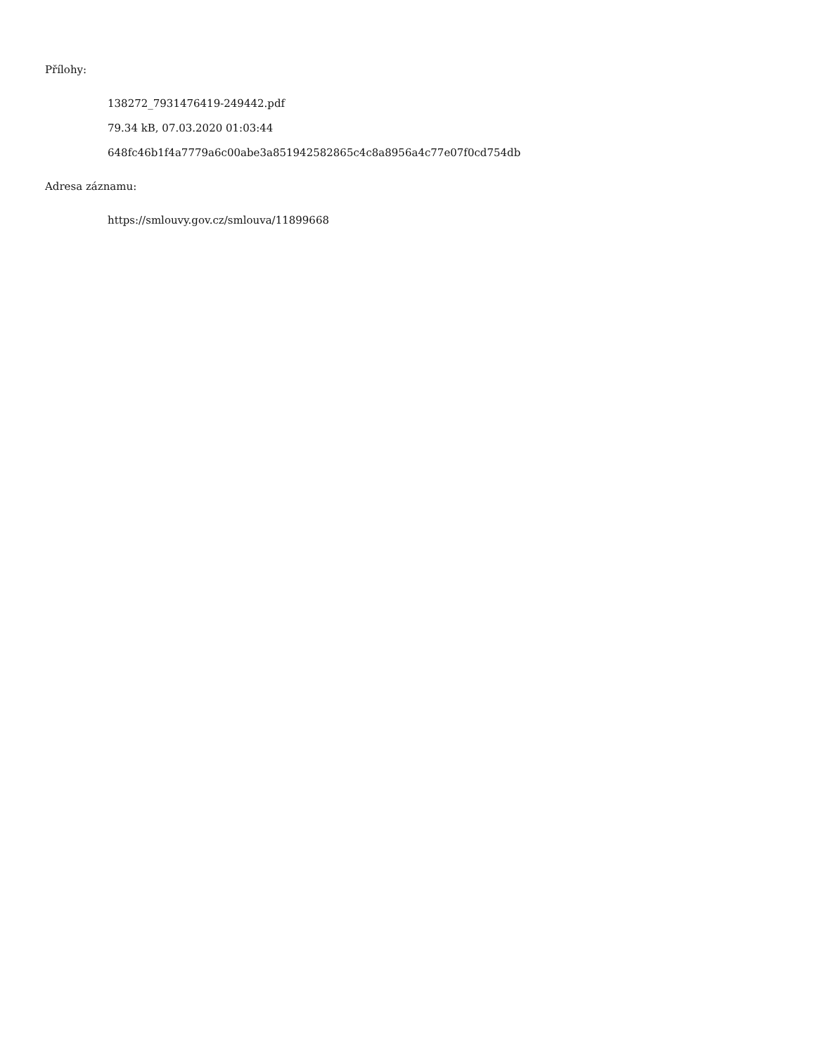Přílohy:
138272_7931476419-249442.pdf
79.34 kB, 07.03.2020 01:03:44
648fc46b1f4a7779a6c00abe3a851942582865c4c8a8956a4c77e07f0cd754db
Adresa záznamu:
https://smlouvy.gov.cz/smlouva/11899668